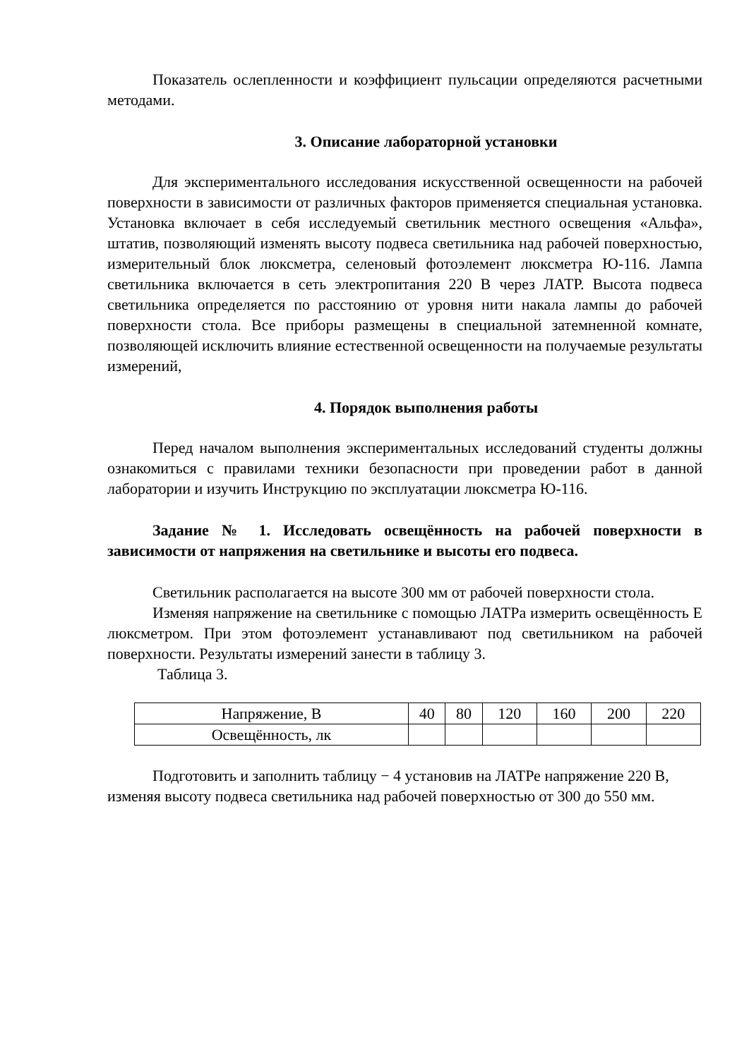Показатель ослепленности и коэффициент пульсации определяются расчетными методами.
3. Описание лабораторной установки
Для экспериментального исследования искусственной освещенности на рабочей поверхности в зависимости от различных факторов применяется специальная установка. Установка включает в себя исследуемый светильник местного освещения «Альфа», штатив, позволяющий изменять высоту подвеса светильника над рабочей поверхностью, измерительный блок люксметра, селеновый фотоэлемент люксметра Ю-116. Лампа светильника включается в сеть электропитания 220 В через ЛАТР. Высота подвеса светильника определяется по расстоянию от уровня нити накала лампы до рабочей поверхности стола. Все приборы размещены в специальной затемненной комнате, позволяющей исключить влияние естественной освещенности на получаемые результаты измерений,
4. Порядок выполнения работы
Перед началом выполнения экспериментальных исследований студенты должны ознакомиться с правилами техники безопасности при проведении работ в данной лаборатории и изучить Инструкцию по эксплуатации люксметра Ю-116.
Задание № 1. Исследовать освещённость на рабочей поверхности в зависимости от напряжения на светильнике и высоты его подвеса.
Светильник располагается на высоте 300 мм от рабочей поверхности стола.
Изменяя напряжение на светильнике с помощью ЛАТРа измерить освещённость Е люксметром. При этом фотоэлемент устанавливают под светильником на рабочей поверхности. Результаты измерений занести в таблицу 3.
Таблица 3.
| Напряжение, В | 40 | 80 | 120 | 160 | 200 | 220 |
| Освещённость, лк | | | | | | |
Подготовить и заполнить таблицу − 4 установив на ЛАТРе напряжение 220 В, изменяя высоту подвеса светильника над рабочей поверхностью от 300 до 550 мм.